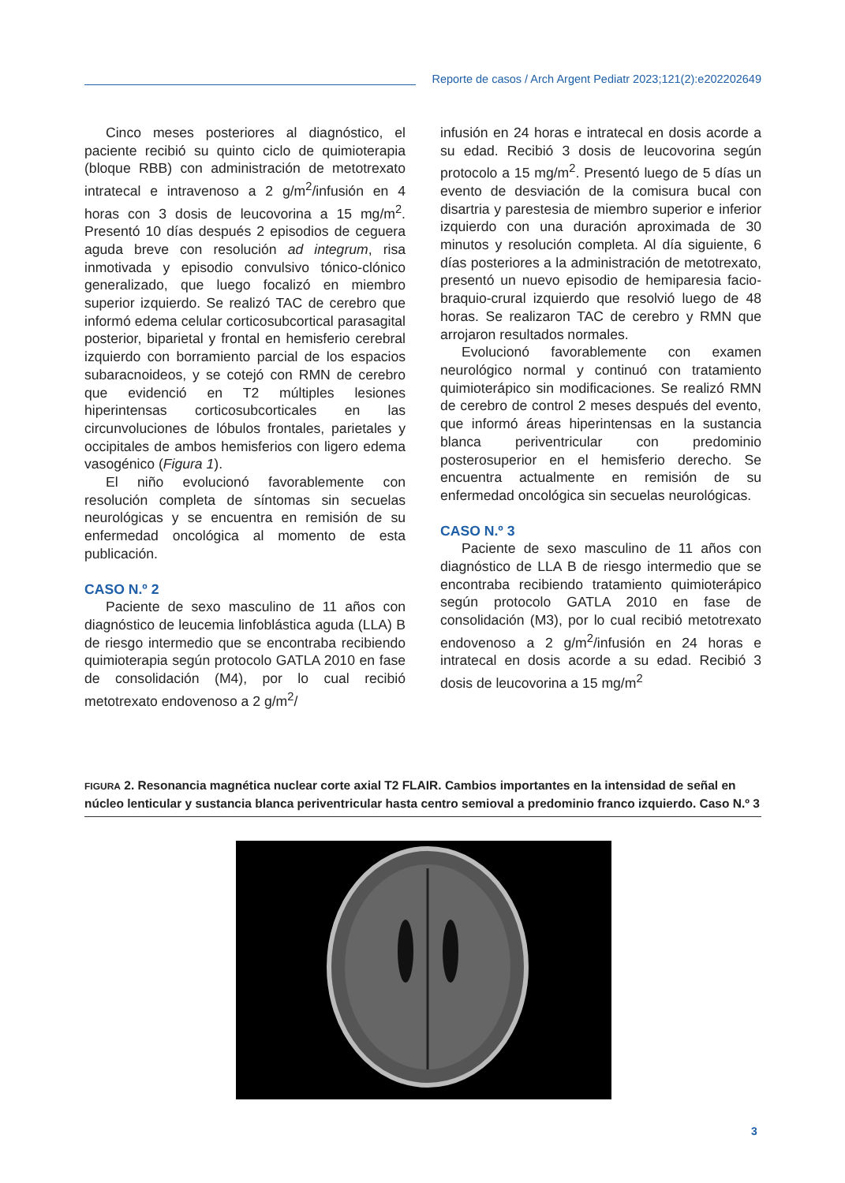Reporte de casos / Arch Argent Pediatr 2023;121(2):e202202649
Cinco meses posteriores al diagnóstico, el paciente recibió su quinto ciclo de quimioterapia (bloque RBB) con administración de metotrexato intratecal e intravenoso a 2 g/m<sup>2</sup>/infusión en 4 horas con 3 dosis de leucovorina a 15 mg/m<sup>2</sup>. Presentó 10 días después 2 episodios de ceguera aguda breve con resolución ad integrum, risa inmotivada y episodio convulsivo tónico-clónico generalizado, que luego focalizó en miembro superior izquierdo. Se realizó TAC de cerebro que informó edema celular corticosubcortical parasagital posterior, biparietal y frontal en hemisferio cerebral izquierdo con borramiento parcial de los espacios subaracnoideos, y se cotejó con RMN de cerebro que evidenció en T2 múltiples lesiones hiperintensas corticosubcorticales en las circunvoluciones de lóbulos frontales, parietales y occipitales de ambos hemisferios con ligero edema vasogénico (Figura 1).
El niño evolucionó favorablemente con resolución completa de síntomas sin secuelas neurológicas y se encuentra en remisión de su enfermedad oncológica al momento de esta publicación.
CASO N.º 2
Paciente de sexo masculino de 11 años con diagnóstico de leucemia linfoblástica aguda (LLA) B de riesgo intermedio que se encontraba recibiendo quimioterapia según protocolo GATLA 2010 en fase de consolidación (M4), por lo cual recibió metotrexato endovenoso a 2 g/m<sup>2</sup>/
infusión en 24 horas e intratecal en dosis acorde a su edad. Recibió 3 dosis de leucovorina según protocolo a 15 mg/m<sup>2</sup>. Presentó luego de 5 días un evento de desviación de la comisura bucal con disartria y parestesia de miembro superior e inferior izquierdo con una duración aproximada de 30 minutos y resolución completa. Al día siguiente, 6 días posteriores a la administración de metotrexato, presentó un nuevo episodio de hemiparesia facio-braquio-crural izquierdo que resolvió luego de 48 horas. Se realizaron TAC de cerebro y RMN que arrojaron resultados normales.
Evolucionó favorablemente con examen neurológico normal y continuó con tratamiento quimioterápico sin modificaciones. Se realizó RMN de cerebro de control 2 meses después del evento, que informó áreas hiperintensas en la sustancia blanca periventricular con predominio posterosuperior en el hemisferio derecho. Se encuentra actualmente en remisión de su enfermedad oncológica sin secuelas neurológicas.
CASO N.º 3
Paciente de sexo masculino de 11 años con diagnóstico de LLA B de riesgo intermedio que se encontraba recibiendo tratamiento quimioterápico según protocolo GATLA 2010 en fase de consolidación (M3), por lo cual recibió metotrexato endovenoso a 2 g/m<sup>2</sup>/infusión en 24 horas e intratecal en dosis acorde a su edad. Recibió 3 dosis de leucovorina a 15 mg/m<sup>2</sup>
FIGURA 2. Resonancia magnética nuclear corte axial T2 FLAIR. Cambios importantes en la intensidad de señal en núcleo lenticular y sustancia blanca periventricular hasta centro semioval a predominio franco izquierdo. Caso N.º 3
3